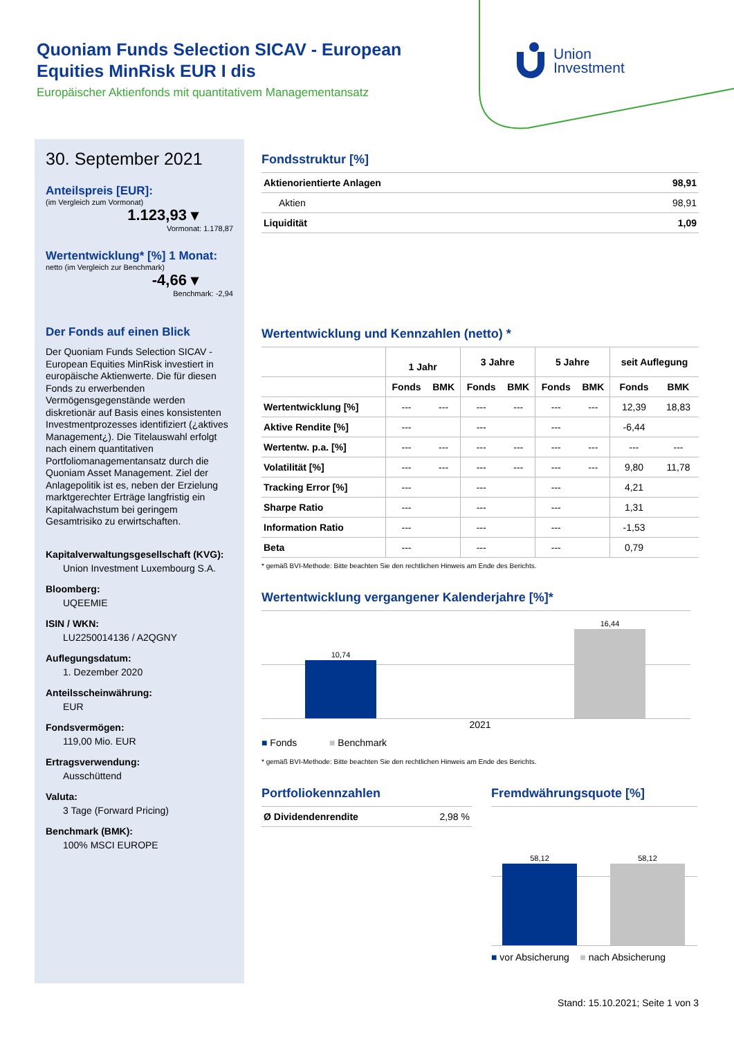Quoniam Funds Selection SICAV - European Equities MinRisk EUR I dis
Europäischer Aktienfonds mit quantitativem Managementansatz
Union
Investment
30. September 2021
Anteilspreis [EUR]:
(im Vergleich zum Vormonat)
1.123,93 ▾
Vormonat: 1.178,87
Wertentwicklung* [%] 1 Monat:
netto (im Vergleich zur Benchmark)
-4,66 ▾
Benchmark: -2,94
Der Fonds auf einen Blick
Der Quoniam Funds Selection SICAV - European Equities MinRisk investiert in europäische Aktienwerte. Die für diesen Fonds zu erwerbenden Vermögensgegenstände werden diskretionär auf Basis eines konsistenten Investmentprozesses identifiziert (¿aktives Management¿). Die Titelauswahl erfolgt nach einem quantitativen Portfoliomanagementansatz durch die Quoniam Asset Management. Ziel der Anlagepolitik ist es, neben der Erzielung marktgerechter Erträge langfristig ein Kapitalwachstum bei geringem Gesamtrisiko zu erwirtschaften.
Kapitalverwaltungsgesellschaft (KVG):
Union Investment Luxembourg S.A.
Bloomberg:
UQEEMIE
ISIN / WKN:
LU2250014136 / A2QGNY
Auflegungsdatum:
1. Dezember 2020
Anteilsscheinwährung:
EUR
Fondsvermögen:
119,00 Mio. EUR
Ertragsverwendung:
Ausschüttend
Valuta:
3 Tage (Forward Pricing)
Benchmark (BMK):
100% MSCI EUROPE
Fondsstruktur [%]
| Aktienorientierte Anlagen | 98,91 |
| Aktien | 98,91 |
| Liquidität | 1,09 |
Wertentwicklung und Kennzahlen (netto) *
| | 1 Jahr | | 3 Jahre | | 5 Jahre | | seit Auflegung | |
| | Fonds | BMK | Fonds | BMK | Fonds | BMK | Fonds | BMK |
| Wertentwicklung [%] | --- | --- | --- | --- | --- | --- | 12,39 | 18,83 |
| Aktive Rendite [%] | --- | | --- | | --- | | -6,44 | |
| Wertentw. p.a. [%] | --- | --- | --- | --- | --- | --- | --- | --- |
| Volatilität [%] | --- | --- | --- | --- | --- | --- | 9,80 | 11,78 |
| Tracking Error [%] | --- | | --- | | --- | | 4,21 | |
| Sharpe Ratio | --- | | --- | | --- | | 1,31 | |
| Information Ratio | --- | | --- | | --- | | -1,53 | |
| Beta | --- | | --- | | --- | | 0,79 | |
* gemäß BVI-Methode: Bitte beachten Sie den rechtlichen Hinweis am Ende des Berichts.
Wertentwicklung vergangener Kalenderjahre [%]*
10,74
16,44
2021
■ Fonds ■ Benchmark
* gemäß BVI-Methode: Bitte beachten Sie den rechtlichen Hinweis am Ende des Berichts.
Portfoliokennzahlen
| Ø Dividendenrendite | 2,98 % |
Fremdwährungsquote [%]
58,12 58,12
■ vor Absicherung ■ nach Absicherung
Stand: 15.10.2021; Seite 1 von 3